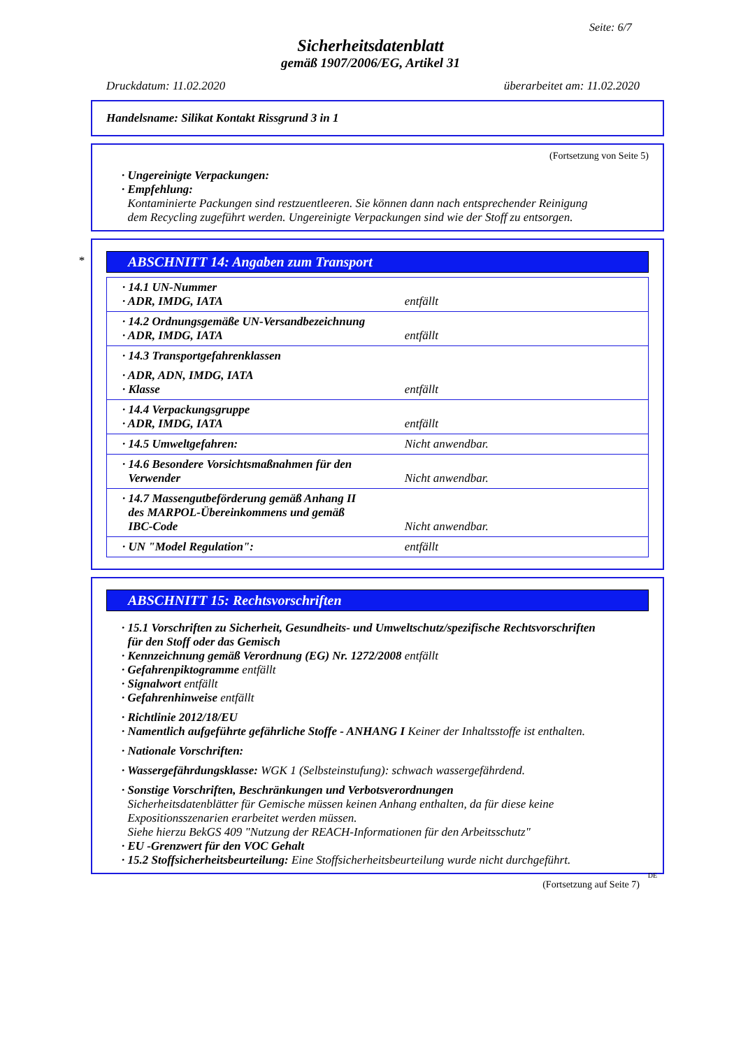Seite: 6/7
Sicherheitsdatenblatt
gemäß 1907/2006/EG, Artikel 31
Druckdatum: 11.02.2020 überarbeitet am: 11.02.2020
Handelsname: Silikat Kontakt Rissgrund 3 in 1
(Fortsetzung von Seite 5)
· Ungereinigte Verpackungen:
· Empfehlung:
Kontaminierte Packungen sind restzuentleeren. Sie können dann nach entsprechender Reinigung
dem Recycling zugeführt werden. Ungereinigte Verpackungen sind wie der Stoff zu entsorgen.
*
ABSCHNITT 14: Angaben zum Transport
| · 14.1 UN-Nummer · ADR, IMDG, IATA | entfällt |
| · 14.2 Ordnungsgemäße UN-Versandbezeichnung · ADR, IMDG, IATA | entfällt |
| · 14.3 Transportgefahrenklassen · ADR, ADN, IMDG, IATA · Klasse | entfällt |
| · 14.4 Verpackungsgruppe · ADR, IMDG, IATA | entfällt |
| · 14.5 Umweltgefahren: | Nicht anwendbar. |
| · 14.6 Besondere Vorsichtsmaßnahmen für den Verwender | Nicht anwendbar. |
| · 14.7 Massengutbeförderung gemäß Anhang II des MARPOL-Übereinkommens und gemäß IBC-Code | Nicht anwendbar. |
| · UN "Model Regulation": | entfällt |
ABSCHNITT 15: Rechtsvorschriften
· 15.1 Vorschriften zu Sicherheit, Gesundheits- und Umweltschutz/spezifische Rechtsvorschriften
für den Stoff oder das Gemisch
· Kennzeichnung gemäß Verordnung (EG) Nr. 1272/2008 entfällt
· Gefahrenpiktogramme entfällt
· Signalwort entfällt
· Gefahrenhinweise entfällt
· Richtlinie 2012/18/EU
· Namentlich aufgeführte gefährliche Stoffe - ANHANG I Keiner der Inhaltsstoffe ist enthalten.
· Nationale Vorschriften:
· Wassergefährdungsklasse: WGK 1 (Selbsteinstufung): schwach wassergefährdend.
· Sonstige Vorschriften, Beschränkungen und Verbotsverordnungen
Sicherheitsdatenblätter für Gemische müssen keinen Anhang enthalten, da für diese keine
Expositionsszenarien erarbeitet werden müssen.
Siehe hierzu BekGS 409 "Nutzung der REACH-Informationen für den Arbeitsschutz"
· EU -Grenzwert für den VOC Gehalt
· 15.2 Stoffsicherheitsbeurteilung: Eine Stoffsicherheitsbeurteilung wurde nicht durchgeführt.
DE
(Fortsetzung auf Seite 7)